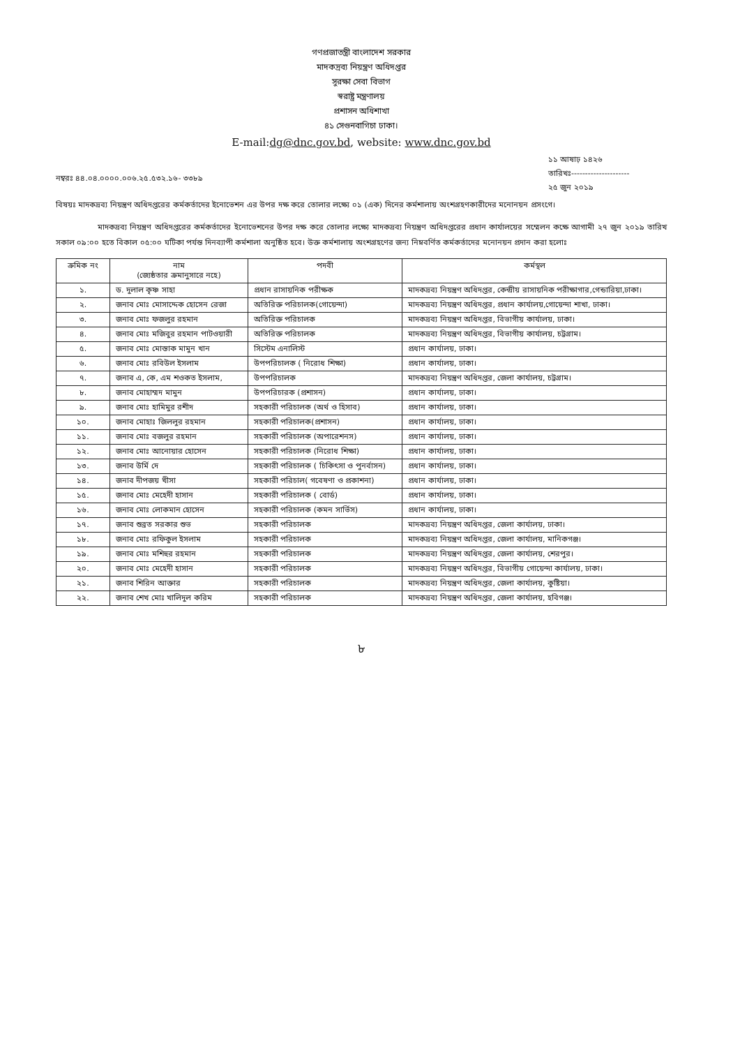গণপ্রজাতন্ত্রী বাংলাদেশ সরকার
মাদকদ্রব্য নিয়ন্ত্রণ অধিদপ্তর
সুরক্ষা সেবা বিভাগ
স্বরাষ্ট্র মন্ত্রণালয়
প্রশাসন অধিশাখা
৪১ সেগুনবাগিচা ঢাকা।
E-mail:dg@dnc.gov.bd, website: www.dnc.gov.bd
নম্বরঃ ৪৪.০৪.০০০০.০০৬.২৫.৫৩২.১৬- ৩৩৮৯
১১ আষাঢ় ১৪২৬
তারিখঃ---------------------
২৫ জুন ২০১৯
বিষয়ঃ মাদকদ্রব্য নিয়ন্ত্রণ অধিদপ্তরের কর্মকর্তাদের ইনোভেশন এর উপর দক্ষ করে তোলার লক্ষ্যে ০১ (এক) দিনের কর্মশালায় অংশগ্রহণকারীদের মনোনয়ন প্রসংগে।
মাদকদ্রব্য নিয়ন্ত্রণ অধিদপ্তরের কর্মকর্তাদের ইনোভেশনের উপর দক্ষ করে তোলার লক্ষ্যে মাদকদ্রব্য নিয়ন্ত্রণ অধিদপ্তরের প্রধান কার্যালয়ের সম্মেলন কক্ষে আগামী ২৭ জুন ২০১৯ তারিখ সকাল ০৯:০০ হতে বিকাল ০৫:০০ ঘটিকা পর্যন্ত দিনব্যাপী কর্মশালা অনুষ্ঠিত হবে। উক্ত কর্মশালায় অংশগ্রহণের জন্য নিম্নবর্ণিত কর্মকর্তাদের মনোনয়ন প্রদান করা হলোঃ
| ক্রমিক নং | নাম (জ্যেষ্ঠতার ক্রমানুসারে নহে) | পদবী | কর্মস্থল |
| --- | --- | --- | --- |
| ১. | ড. দুলাল কৃষ্ণ সাহা | প্রধান রাসায়নিক পরীক্ষক | মাদকদ্রব্য নিয়ন্ত্রণ অধিদপ্তর, কেন্দ্রীয় রাসায়নিক পরীক্ষাগার,গেন্ডারিয়া,ঢাকা। |
| ২. | জনাব মোঃ মোসাদ্দেক হোসেন রেজা | অতিরিক্ত পরিচালক(গোয়েন্দা) | মাদকদ্রব্য নিয়ন্ত্রণ অধিদপ্তর, প্রধান কার্যালয়,গোয়েন্দা শাখা, ঢাকা। |
| ৩. | জনাব মোঃ ফজলুর রহমান | অতিরিক্ত পরিচালক | মাদকদ্রব্য নিয়ন্ত্রণ অধিদপ্তর, বিভাগীয় কার্যালয়, ঢাকা। |
| ৪. | জনাব মোঃ মজিবুর রহমান পাটওয়ারী | অতিরিক্ত পরিচালক | মাদকদ্রব্য নিয়ন্ত্রণ অধিদপ্তর, বিভাগীয় কার্যালয়, চট্টগ্রাম। |
| ৫. | জনাব মোঃ মোস্তাক মামুন খান | সিস্টেম এনালিস্ট | প্রধান কার্যালয়, ঢাকা। |
| ৬. | জনাব মোঃ রবিউল ইসলাম | উপপরিচালক ( নিরোধ শিক্ষা) | প্রধান কার্যালয়, ঢাকা। |
| ৭. | জনাব এ, কে, এম শওকত ইসলাম, | উপপরিচালক | মাদকদ্রব্য নিয়ন্ত্রণ অধিদপ্তর, জেলা কার্যালয়, চট্টগ্রাম। |
| ৮. | জনাব মোহাম্মদ মামুন | উপপরিচারক (প্রশাসন) | প্রধান কার্যালয়, ঢাকা। |
| ৯. | জনাব মোঃ হামিমুর রশীদ | সহকারী পরিচালক (অর্থ ও হিসাব) | প্রধান কার্যালয়, ঢাকা। |
| ১০. | জনাব মোহাঃ জিললুর রহমান | সহকারী পরিচালক(প্রশাসন) | প্রধান কার্যালয়, ঢাকা। |
| ১১. | জনাব মোঃ বজলুর রহমান | সহকারী পরিচালক (অপারেশনস) | প্রধান কার্যালয়, ঢাকা। |
| ১২. | জনাব মোঃ আনোয়ার হোসেন | সহকারী পরিচালক (নিরোধ শিক্ষা) | প্রধান কার্যালয়, ঢাকা। |
| ১৩. | জনাব উর্মি দে | সহকারী পরিচালক ( চিকিৎসা ও পুনর্বাসন) | প্রধান কার্যালয়, ঢাকা। |
| ১৪. | জনাব দীপজয় খীসা | সহকারী পরিচাল( গবেষণা ও প্রকাশনা) | প্রধান কার্যালয়, ঢাকা। |
| ১৫. | জনাব মোঃ মেহেদী হাসান | সহকারী পরিচালক ( বোর্ড) | প্রধান কার্যালয়, ঢাকা। |
| ১৬. | জনাব মোঃ লোকমান হোসেন | সহকারী পরিচালক (কমন সার্ভিস) | প্রধান কার্যালয়, ঢাকা। |
| ১৭. | জনাব শুব্রত সরকার শুভ | সহকারী পরিচালক | মাদকদ্রব্য নিয়ন্ত্রণ অধিদপ্তর, জেলা কার্যালয়, ঢাকা। |
| ১৮. | জনাব মোঃ রফিকুল ইসলাম | সহকারী পরিচালক | মাদকদ্রব্য নিয়ন্ত্রণ অধিদপ্তর, জেলা কার্যালয়, মানিকগঞ্জ। |
| ১৯. | জনাব মোঃ মশিহুর রহমান | সহকারী পরিচালক | মাদকদ্রব্য নিয়ন্ত্রণ অধিদপ্তর, জেলা কার্যালয়, শেরপুর। |
| ২০. | জনাব মোঃ মেহেদী হাসান | সহকারী পরিচালক | মাদকদ্রব্য নিয়ন্ত্রণ অধিদপ্তর, বিভাগীয় গোয়েন্দা কার্যালয়, ঢাকা। |
| ২১. | জনাব শিরিন আক্তার | সহকারী পরিচালক | মাদকদ্রব্য নিয়ন্ত্রণ অধিদপ্তর, জেলা কার্যালয়, কুষ্টিয়া। |
| ২২. | জনাব শেখ মোঃ খালিদুল করিম | সহকারী পরিচালক | মাদকদ্রব্য নিয়ন্ত্রণ অধিদপ্তর, জেলা কার্যালয়, হবিগঞ্জ। |
৮